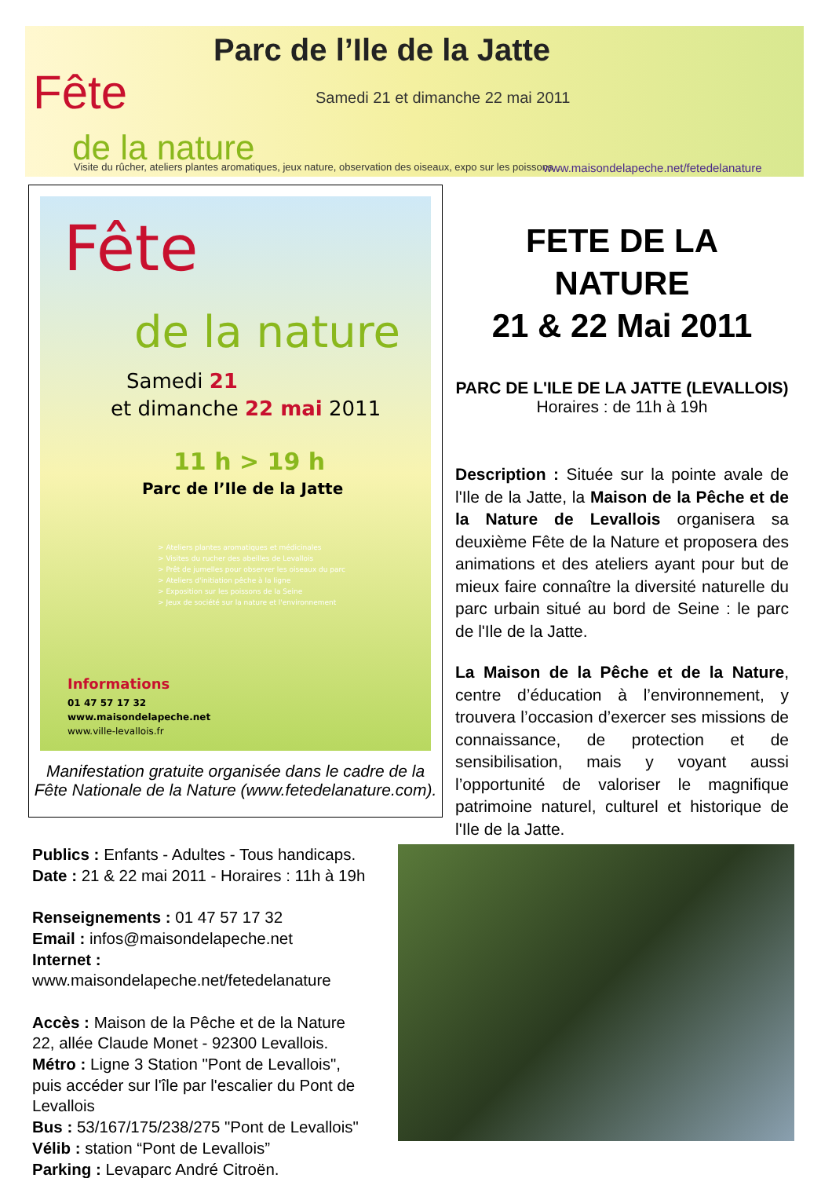Parc de l’Ile de la Jatte
Fête
de la nature
Samedi 21 et dimanche 22 mai 2011
Visite du rûcher, ateliers plantes aromatiques, jeux nature, observation des oiseaux, expo sur les poissons...
www.maisondelapeche.net/fetedelanature
Fête
de la nature
Samedi 21
et dimanche 22 mai 2011
11 h > 19 h
Parc de l’Ile de la Jatte
> Ateliers plantes aromatiques et médicinales
> Visites du rucher des abeilles de Levallois
> Prêt de jumelles pour observer les oiseaux du parc
> Ateliers d'initiation pêche à la ligne
> Exposition sur les poissons de la Seine
> Jeux de société sur la nature et l'environnement
Informations
01 47 57 17 32
www.maisondelapeche.net
www.ville-levallois.fr
Manifestation gratuite organisée dans le cadre de la
Fête Nationale de la Nature (www.fetedelanature.com).
FETE DE LA NATURE
21 & 22 Mai 2011
PARC DE L'ILE DE LA JATTE (LEVALLOIS)
Horaires : de 11h à 19h
Description : Située sur la pointe avale de l'Ile de la Jatte, la Maison de la Pêche et de la Nature de Levallois organisera sa deuxième Fête de la Nature et proposera des animations et des ateliers ayant pour but de mieux faire connaître la diversité naturelle du parc urbain situé au bord de Seine : le parc de l'Ile de la Jatte.
La Maison de la Pêche et de la Nature, centre d’éducation à l’environnement, y trouvera l’occasion d’exercer ses missions de connaissance, de protection et de sensibilisation, mais y voyant aussi l’opportunité de valoriser le magnifique patrimoine naturel, culturel et historique de l'Ile de la Jatte.
Publics : Enfants - Adultes - Tous handicaps.
Date : 21 & 22 mai 2011 - Horaires : 11h à 19h
Renseignements : 01 47 57 17 32
Email : infos@maisondelapeche.net
Internet : www.maisondelapeche.net/fetedelanature
Accès : Maison de la Pêche et de la Nature
22, allée Claude Monet - 92300 Levallois.
Métro : Ligne 3 Station "Pont de Levallois",
puis accéder sur l'île par l'escalier du Pont de Levallois
Bus : 53/167/175/238/275 "Pont de Levallois"
Vélib : station “Pont de Levallois”
Parking : Levaparc André Citroën.